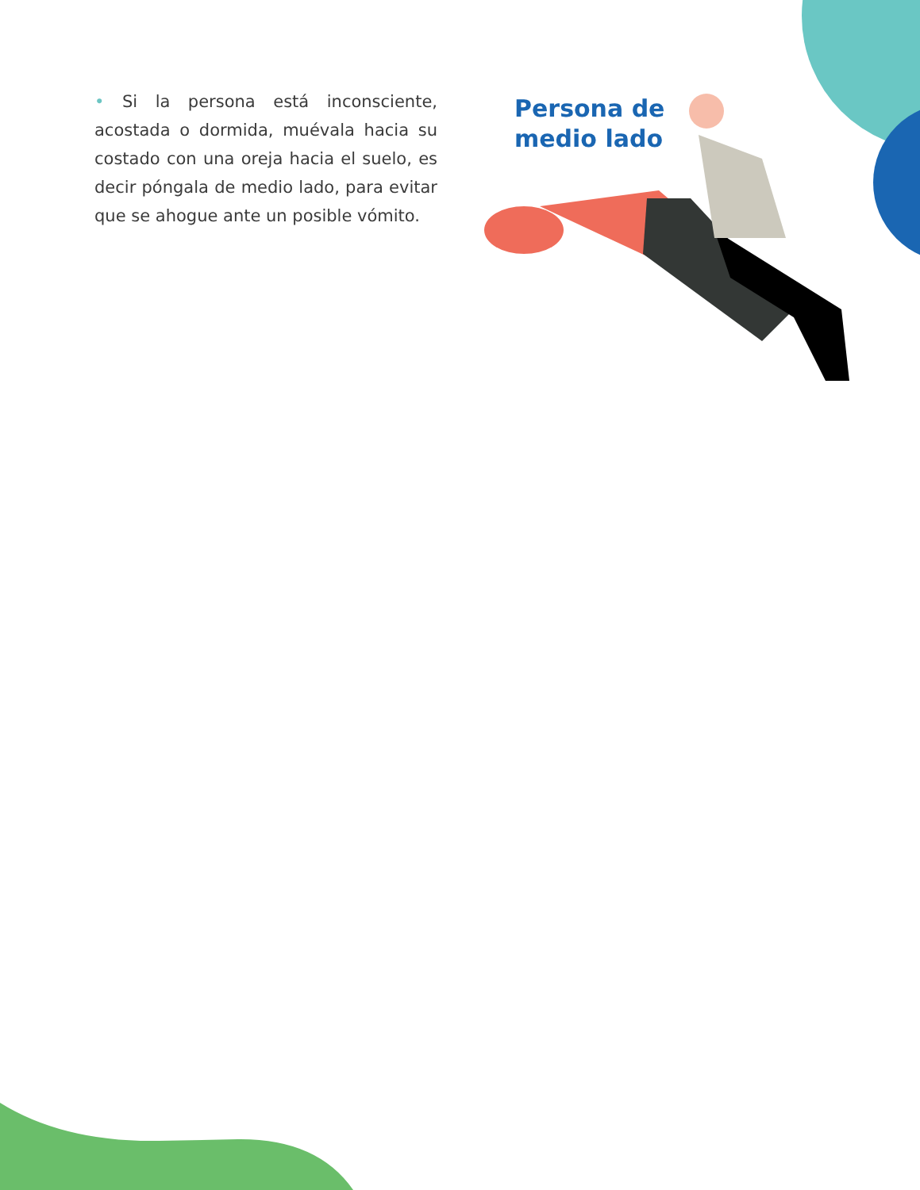• Si la persona está inconsciente, acostada o dormida, muévala hacia su costado con una oreja hacia el suelo, es decir póngala de medio lado, para evitar que se ahogue ante un posible vómito.
Persona de
medio lado